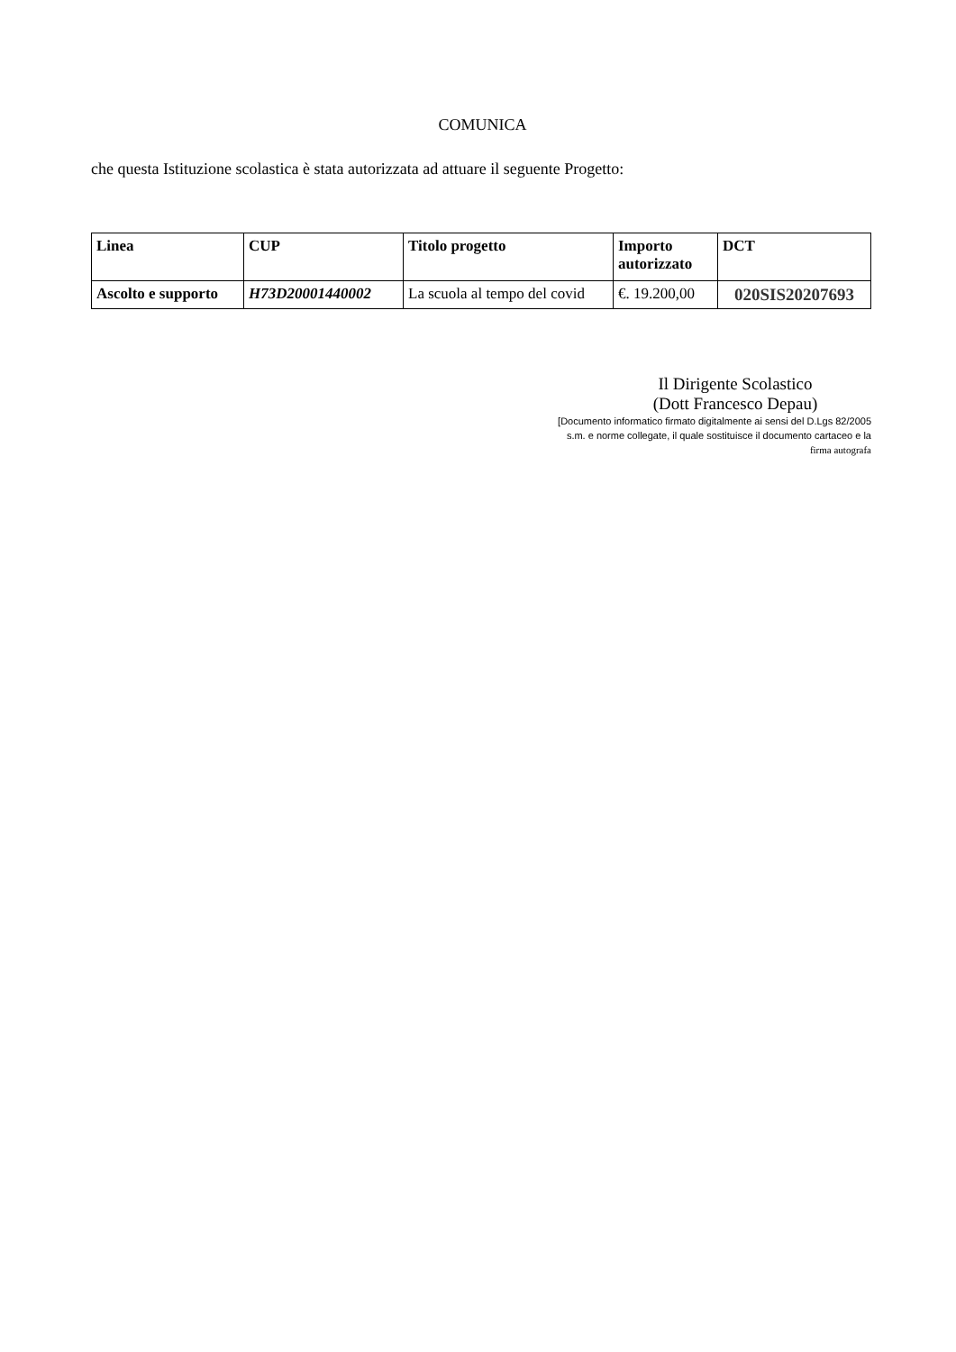COMUNICA
che questa Istituzione scolastica è stata autorizzata ad attuare il seguente Progetto:
| Linea | CUP | Titolo progetto | Importo autorizzato | DCT |
| --- | --- | --- | --- | --- |
| Ascolto e supporto | H73D20001440002 | La scuola al tempo del covid | €. 19.200,00 | 020SIS20207693 |
Il Dirigente Scolastico
(Dott Francesco Depau)
[Documento informatico firmato digitalmente ai sensi del D.Lgs 82/2005
s.m. e norme collegate, il quale sostituisce il documento cartaceo e la
firma autografa